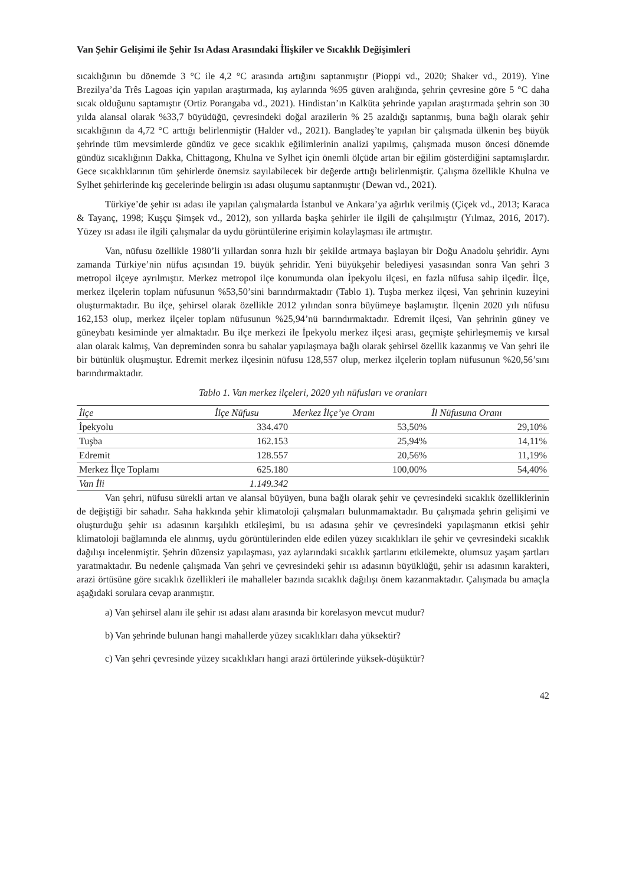Van Şehir Gelişimi ile Şehir Isı Adası Arasındaki İlişkiler ve Sıcaklık Değişimleri
sıcaklığının bu dönemde 3 °C ile 4,2 °C arasında artığını saptanmıştır (Pioppi vd., 2020; Shaker vd., 2019). Yine Brezilya’da Três Lagoas için yapılan araştırmada, kış aylarında %95 güven aralığında, şehrin çevresine göre 5 °C daha sıcak olduğunu saptamıştır (Ortiz Porangaba vd., 2021). Hindistan’ın Kalküta şehrinde yapılan araştırmada şehrin son 30 yılda alansal olarak %33,7 büyüdüğü, çevresindeki doğal arazilerin % 25 azaldığı saptanmış, buna bağlı olarak şehir sıcaklığının da 4,72 °C arttığı belirlenmiştir (Halder vd., 2021). Bangladeş’te yapılan bir çalışmada ülkenin beş büyük şehrinde tüm mevsimlerde gündüz ve gece sıcaklık eğilimlerinin analizi yapılmış, çalışmada muson öncesi dönemde gündüz sıcaklığının Dakka, Chittagong, Khulna ve Sylhet için önemli ölçüde artan bir eğilim gösterdiğini saptamışlardır. Gece sıcaklıklarının tüm şehirlerde önemsiz sayılabilecek bir değerde arttığı belirlenmiştir. Çalışma özellikle Khulna ve Sylhet şehirlerinde kış gecelerinde belirgin ısı adası oluşumu saptanmıştır (Dewan vd., 2021).
Türkiye’de şehir ısı adası ile yapılan çalışmalarda İstanbul ve Ankara’ya ağırlık verilmiş (Çiçek vd., 2013; Karaca & Tayanç, 1998; Kuşçu Şimşek vd., 2012), son yıllarda başka şehirler ile ilgili de çalışılmıştır (Yılmaz, 2016, 2017). Yüzey ısı adası ile ilgili çalışmalar da uydu görüntülerine erişimin kolaylaşması ile artmıştır.
Van, nüfusu özellikle 1980’li yıllardan sonra hızlı bir şekilde artmaya başlayan bir Doğu Anadolu şehridir. Aynı zamanda Türkiye’nin nüfus açısından 19. büyük şehridir. Yeni büyükşehir belediyesi yasasından sonra Van şehri 3 metropol ilçeye ayrılmıştır. Merkez metropol ilçe konumunda olan İpekyolu ilçesi, en fazla nüfusa sahip ilçedir. İlçe, merkez ilçelerin toplam nüfusunun %53,50’sini barındırmaktadır (Tablo 1). Tuşba merkez ilçesi, Van şehrinin kuzeyini oluşturmaktadır. Bu ilçe, şehirsel olarak özellikle 2012 yılından sonra büyümeye başlamıştır. İlçenin 2020 yılı nüfusu 162,153 olup, merkez ilçeler toplam nüfusunun %25,94’nü barındırmaktadır. Edremit ilçesi, Van şehrinin güney ve güneybatı kesiminde yer almaktadır. Bu ilçe merkezi ile İpekyolu merkez ilçesi arası, geçmişte şehirleşmemiş ve kırsal alan olarak kalmış, Van depreminden sonra bu sahalar yapılaşmaya bağlı olarak şehirsel özellik kazanmış ve Van şehri ile bir bütünlük oluşmuştur. Edremit merkez ilçesinin nüfusu 128,557 olup, merkez ilçelerin toplam nüfusunun %20,56’sını barındırmaktadır.
Tablo 1. Van merkez ilçeleri, 2020 yılı nüfusları ve oranları
| İlçe | İlçe Nüfusu | Merkez İlçe’ye Oranı | İl Nüfusuna Oranı |
| --- | --- | --- | --- |
| İpekyolu | 334.470 | 53,50% | 29,10% |
| Tuşba | 162.153 | 25,94% | 14,11% |
| Edremit | 128.557 | 20,56% | 11,19% |
| Merkez İlçe Toplamı | 625.180 | 100,00% | 54,40% |
| Van İli | 1.149.342 | | |
Van şehri, nüfusu sürekli artan ve alansal büyüyen, buna bağlı olarak şehir ve çevresindeki sıcaklık özelliklerinin de değiştiği bir sahadır. Saha hakkında şehir klimatoloji çalışmaları bulunmamaktadır. Bu çalışmada şehrin gelişimi ve oluşturduğu şehir ısı adasının karşılıklı etkileşimi, bu ısı adasına şehir ve çevresindeki yapılaşmanın etkisi şehir klimatoloji bağlamında ele alınmış, uydu görüntülerinden elde edilen yüzey sıcaklıkları ile şehir ve çevresindeki sıcaklık dağılışı incelenmiştir. Şehrin düzensiz yapılaşması, yaz aylarındaki sıcaklık şartlarını etkilemekte, olumsuz yaşam şartları yaratmaktadır. Bu nedenle çalışmada Van şehri ve çevresindeki şehir ısı adasının büyüklüğü, şehir ısı adasının karakteri, arazi örtüsüne göre sıcaklık özellikleri ile mahalleler bazında sıcaklık dağılışı önem kazanmaktadır. Çalışmada bu amaçla aşağıdaki sorulara cevap aranmıştır.
a) Van şehirsel alanı ile şehir ısı adası alanı arasında bir korelasyon mevcut mudur?
b) Van şehrinde bulunan hangi mahallerde yüzey sıcaklıkları daha yüksektir?
c) Van şehri çevresinde yüzey sıcaklıkları hangi arazi örtülerinde yüksek-düşüktür?
42